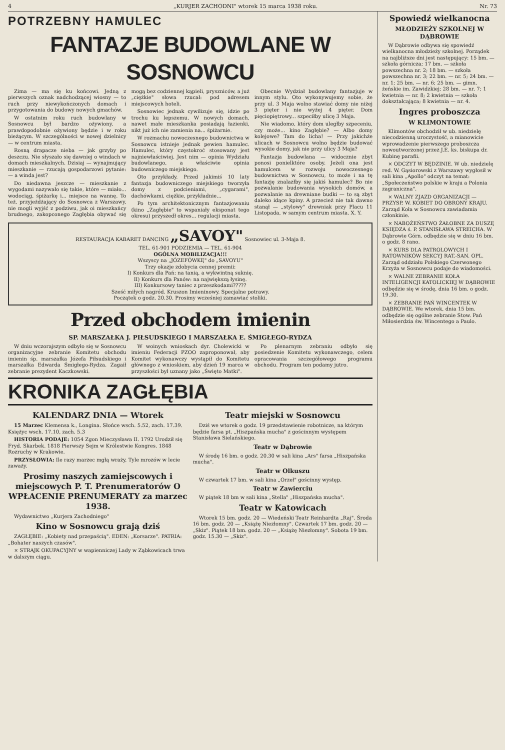4 „KURJER ZACHODNI" wtorek 15 marca 1938 roku. Nr. 73
POTRZEBNY HAMULEC
FANTAZJE BUDOWLANE W SOSNOWCU
Zima — ma się ku końcowi. Jedną z pierwszych oznak nadchodzącej wiosny — to ruch przy niewykończonych domach i przygotowania do budowy nowych gmachów.
W ostatnim roku ruch budowlany w Sosnowcu był bardzo ożywiony, a prawdopodobnie ożywiony będzie i w roku bieżącym. W szczególności w nowej dzielnicy — w centrum miasta.
Rosną drapacze nieba — jak grzyby po deszczu. Nie słyszało się dawniej o windach w domach mieszkalnych. Dzisiaj — wynajmujący mieszkanie — rzucają gospodarzowi pytanie: — a winda jest?
Do niedawna jeszcze — mieszkanie z wygodami nazywało się takie, które — miało... wodociąg, śpiżarkę i... miejsce na wannę. To też, przyjeżdżający do Sosnowca z Warszawy, nie mogli wyjść z podziwu, jak oi mieszkańcy brudnego, zakopconego Zagłębia obywać się mogą bez codziennej kąpieli, pryszniców, a już „ciężkie" słowa rzucał: pod adresem miejscowych hoteli.
Sosnowiec jednak cywilizuje się, idzie po trochu ku lepszemu. W nowych domach, nawet małe mieszkanka posiadają łazienki, nikt już ich nie zamienia na... śpiżarnie.
W rozmachu nowoczesnego budownictwa w Sosnowcu istnieje jednak pewien hamulec. Hamulec, który częstokroć stosowany jest najniewłaściwiej. Jest nim — opinia Wydziału budowlanego, a właściwie opinia budowniczego miejskiego.
Oto przykłady. Przed jakimiś 10 laty fantazja budowniczego miejskiego tworzyła domy z podcieniami, „cygarami", dachówkami, ciężkie, przykładnie...
Po tym architektonicznym fantazjowaniu (kino „Zagłębie" to wspaniały eksponat tego okresu) przyszedł okres... regulacji miasta.
Obecnie Wydział budowlany fantazjuje w innym stylu. Oto wykonywujemy sobie, że przy ul. 3 Maja wolno stawiać domy nie niżej 3 pięter i nie wyżej 4 pięter. Dom pięciopiętrowy... szpeciłby ulicę 3 Maja.
Nie wiadomo, który dom uległby szpeceniu, czy może... kino Zagłębie? — Albo domy kolejowe? Tam do licha! — Przy jakichże ulicach w Sosnowcu wolno będzie budować wysokie domy, jak nie przy ulicy 3 Maja?
Fantazja budowlana — widocznie zbyt ponosi ponielktóre osoby. Jeżeli ona jest hamulcem w rozwoju nowoczesnego budownictwa w Sosnowcu, to może i na tę fantazję znalazłby się jakiś hamulec? Bo nie pozwalanie budowania wysokich domów, a pozwalanie na drewniane budki — to są zbyt daleko idące kpiny. A przecież nie tak dawno stanął — „stylowy" drewniak przy Placu 11 Listopada, w samym centrum miasta. X. Y.
RESTAURACJA KABARET DANCING „SAVOY" Sosnowiec ul. 3-Maja 8.
TEL. 61-901 PODZIEMIA — TEL. 61-904
OGÓLNA MOBILIZACJA!!!
Wszyscy na „JÓZEFÓWKĘ" do „SAVOYU"
Trzy okazje zdobycia cennej premii:
I) Konkurs dla Pań: na tanią, a wykwintną suknię.
II) Konkurs dla Panów: na największą łysinę.
III) Konkursowy taniec z przeszkodami?????
Sześć miłych nagród. Kruszon Imieninowy. Specjalne potrawy.
Początek o godz. 20.30. Prosimy wcześniej zamawiać stoliki.
Przed obchodem imienin
SP. MARSZAŁKA J. PIŁSUDSKIEGO I MARSZAŁKA E. ŚMIGŁEGO-RYDZA
W dniu wczorajszym odbyło się w Sosnowcu organizacyjne zebranie Komitetu obchodu imienin śp. marszałka Józefa Piłsudskiego i marszałka Edwarda Śmigłego-Rydza. Zagaił zebranie prezydent Kaczkowski.
W woinych wnioskach dyr. Cholewicki w imieniu Federacji PZOO zaproponował, aby Komitet wykonawczy wystąpił do Komitetu głównego z wnioskiem, aby dzień 19 marca w przyszłości był uznany jako „Święto Matki".
Po plenarnym zebraniu odbyło się posiedzenie Komitetu wykonawczego, celem opracowania szczegółowego programu obchodu. Program ten podamy jutro.
KRONIKA ZAGŁĘBIA
KALENDARZ DNIA — Wtorek
15 Marzec Klemensa k., Longina. Słońce wsch. 5.52, zach. 17.39. Księżyc wsch. 17.10, zach. 5.3
HISTORIA PODAJE: 1054 Zgon Mieczysława II. 1792 Urodził się Fryd. Skarbek. 1818 Pierwszy Sejm w Królestwie Kongres. 1848 Rozruchy w Krakowie.
PRZYSŁOWIA: Ile razy marzec mgłą wraży, Tyle mrozów w lecie zaważy.
Prosimy naszych zamiejscowych i miejscowych P. T. Prenumeratorów O WPŁACENIE PRENUMERATY za marzec 1938.
Wydawnictwo „Kurjera Zachodniego"
Kino w Sosnowcu grają dziś
ZAGŁĘBIE: „Kobiety nad przepaścią". EDEN: „Korsarze". PATRIA: „Bohater naszych czasów".
× STRAJK OKUPACYJNY w wapienniczej Lady w Ząbkowicach trwa w dalszym ciągu.
Teatr miejski w Sosnowcu
Dziś we wtorek o godz. 19 przedstawienie robotnicze, na którym będzie farsa pt. „Hiszpańska mucha" z gościnnym występem Stanisława Sielańskiego.
Teatr w Dąbrowie
W środę 16 bm. o godz. 20.30 w sali kina „Ars" farsa „Hiszpańska mucha".
Teatr w Olkuszu
W czwartek 17 bm. w sali kina „Orzeł" gościnny występ.
Teatr w Zawierciu
W piątek 18 bm w sali kina „Stella" „Hiszpańska mucha".
Teatr w Katowicach
Wtorek 15 bm. godz. 20 — Wiedeński Teatr Reinhardta „Raj". Środa 16 bm. godz. 20 — „Książę Niezłomny". Czwartek 17 bm. godz. 20 — „Skiz". Piątek 18 bm. godz. 20 — „Książę Niezłomny". Sobota 19 bm. godz. 15.30 — „Skiz".
Spowiedź wielkanocna
MŁODZIEŻY SZKOLNEJ W DĄBROWIE
W Dąbrowie odbywa się spowiedź wielkanocna młodzieży szkolnej. Porządek na najbliższe dni jest następujący: 15 bm. — szkoła górnicza; 17 bm. — szkoła powszechna nr. 2; 18 bm. — szkoła powszechna nr. 3; 22 bm. — nr. 5; 24 bm. — nr. 1; 25 bm. — nr. 6; 25 bm. — gimn. żeńskie im. Zawidzkiej; 28 bm. — nr. 7; 1 kwietnia — nr. 8; 2 kwietnia — szkoła dokształcająca; 8 kwietnia — nr. 4.
Ingres proboszcza
W KLIMONTOWIE
Klimontów obchodził w ub. niedzielę niecodzienną uroczystość, a mianowicie wprowadzenie pierwszego proboszcza nowoutworzonej przez J.E. ks. biskupa dr. Kubinę parafii.
× ODCZYT W BĘDZINIE. W ub. niedzielę red. W. Gąsiorowski z Warszawy wygłosił w sali kina „Apollo" odczyt na temat: „Społeczeństwo polskie w kraju a Polonia zagraniczna".
× WALNY ZJAZD ORGANIZACJI — PRZYSP. W. KOBIET DO OBRONY KRAJU. Zarząd Koła w Sosnowcu zawiadamia członkinie.
× NABOŻEŃSTWO ŻAŁOBNE ZA DUSZĘ KSIĘDZA ś. P. STANISŁAWA STREICHA. W Dąbrowie Górn. odbędzie się w dniu 16 bm. o godz. 8 rano.
× KURS DLA PATROLOWYCH I RATOWNIKÓW SEKCYJ RAT.-SAN. OPL. Zarząd oddziału Polskiego Czerwonego Krzyża w Sosnowcu podaje do wiadomości.
× WALNE ZEBRANIE KOŁA INTELIGENCJI KATOLICKIEJ W DĄBROWIE odbędzie się w środę, dnia 16 bm. o godz. 19.30.
× ZEBRANIE PAŃ WINCENTEK W DĄBROWIE. We wtorek, dnia 15 bm. odbędzie się ogólne zebranie Stow. Pań Miłosierdzia św. Wincentego a Paulo.